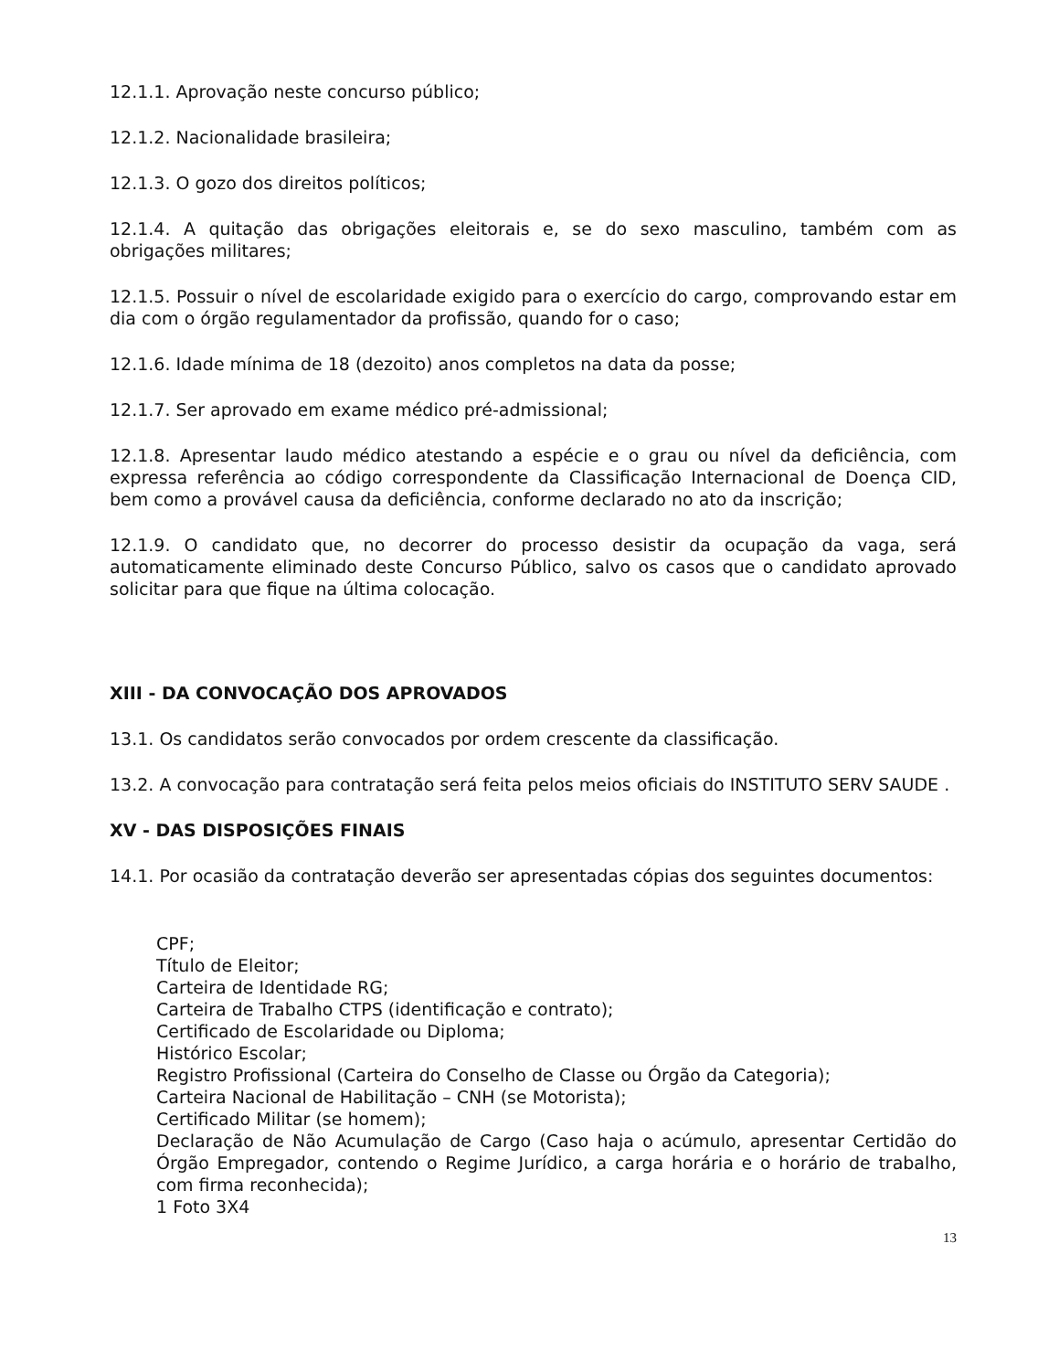12.1.1. Aprovação neste concurso público;
12.1.2. Nacionalidade brasileira;
12.1.3. O gozo dos direitos políticos;
12.1.4. A quitação das obrigações eleitorais e, se do sexo masculino, também com as obrigações militares;
12.1.5. Possuir o nível de escolaridade exigido para o exercício do cargo, comprovando estar em dia com o órgão regulamentador da profissão, quando for o caso;
12.1.6. Idade mínima de 18 (dezoito) anos completos na data da posse;
12.1.7. Ser aprovado em exame médico pré-admissional;
12.1.8. Apresentar laudo médico atestando a espécie e o grau ou nível da deficiência, com expressa referência ao código correspondente da Classificação Internacional de Doença CID, bem como a provável causa da deficiência, conforme declarado no ato da inscrição;
12.1.9. O candidato que, no decorrer do processo desistir da ocupação da vaga, será automaticamente eliminado deste Concurso Público, salvo os casos que o candidato aprovado solicitar para que fique na última colocação.
XIII - DA CONVOCAÇÃO DOS APROVADOS
13.1. Os candidatos serão convocados por ordem crescente da classificação.
13.2. A convocação para contratação será feita pelos meios oficiais do INSTITUTO SERV SAUDE .
XV - DAS DISPOSIÇÕES FINAIS
14.1. Por ocasião da contratação deverão ser apresentadas cópias dos seguintes documentos:
CPF;
Título de Eleitor;
Carteira de Identidade RG;
Carteira de Trabalho CTPS (identificação e contrato);
Certificado de Escolaridade ou Diploma;
Histórico Escolar;
Registro Profissional (Carteira do Conselho de Classe ou Órgão da Categoria);
Carteira Nacional de Habilitação – CNH (se Motorista);
Certificado Militar (se homem);
Declaração de Não Acumulação de Cargo (Caso haja o acúmulo, apresentar Certidão do Órgão Empregador, contendo o Regime Jurídico, a carga horária e o horário de trabalho, com firma reconhecida);
1 Foto 3X4
13